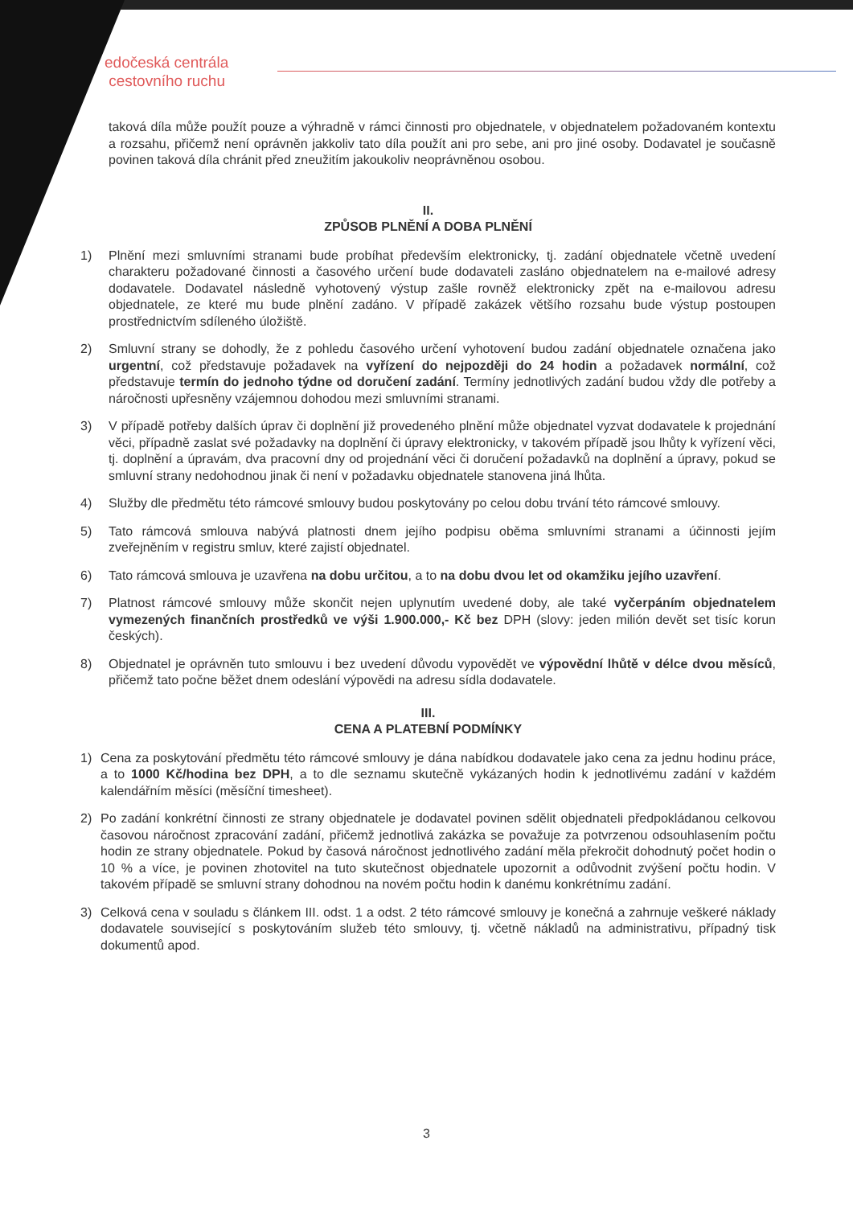edočeská centrála
cestovního ruchu
taková díla může použít pouze a výhradně v rámci činnosti pro objednatele, v objednatelem požadovaném kontextu a rozsahu, přičemž není oprávněn jakkoliv tato díla použít ani pro sebe, ani pro jiné osoby. Dodavatel je současně povinen taková díla chránit před zneužitím jakoukoliv neoprávněnou osobou.
II.
ZPŮSOB PLNĚNÍ A DOBA PLNĚNÍ
1) Plnění mezi smluvními stranami bude probíhat především elektronicky, tj. zadání objednatele včetně uvedení charakteru požadované činnosti a časového určení bude dodavateli zasláno objednatelem na e-mailové adresy dodavatele. Dodavatel následně vyhotovený výstup zašle rovněž elektronicky zpět na e-mailovou adresu objednatele, ze které mu bude plnění zadáno. V případě zakázek většího rozsahu bude výstup postoupen prostřednictvím sdíleného úložiště.
2) Smluvní strany se dohodly, že z pohledu časového určení vyhotovení budou zadání objednatele označena jako urgentní, což představuje požadavek na vyřízení do nejpozději do 24 hodin a požadavek normální, což představuje termín do jednoho týdne od doručení zadání. Termíny jednotlivých zadání budou vždy dle potřeby a náročnosti upřesněny vzájemnou dohodou mezi smluvními stranami.
3) V případě potřeby dalších úprav či doplnění již provedeného plnění může objednatel vyzvat dodavatele k projednání věci, případně zaslat své požadavky na doplnění či úpravy elektronicky, v takovém případě jsou lhůty k vyřízení věci, tj. doplnění a úpravám, dva pracovní dny od projednání věci či doručení požadavků na doplnění a úpravy, pokud se smluvní strany nedohodnou jinak či není v požadavku objednatele stanovena jiná lhůta.
4) Služby dle předmětu této rámcové smlouvy budou poskytovány po celou dobu trvání této rámcové smlouvy.
5) Tato rámcová smlouva nabývá platnosti dnem jejího podpisu oběma smluvními stranami a účinnosti jejím zveřejněním v registru smluv, které zajistí objednatel.
6) Tato rámcová smlouva je uzavřena na dobu určitou, a to na dobu dvou let od okamžiku jejího uzavření.
7) Platnost rámcové smlouvy může skončit nejen uplynutím uvedené doby, ale také vyčerpáním objednatelem vymezených finančních prostředků ve výši 1.900.000,- Kč bez DPH (slovy: jeden milión devět set tisíc korun českých).
8) Objednatel je oprávněn tuto smlouvu i bez uvedení důvodu vypovědět ve výpovědní lhůtě v délce dvou měsíců, přičemž tato počne běžet dnem odeslání výpovědi na adresu sídla dodavatele.
III.
CENA A PLATEBNÍ PODMÍNKY
1) Cena za poskytování předmětu této rámcové smlouvy je dána nabídkou dodavatele jako cena za jednu hodinu práce, a to 1000 Kč/hodina bez DPH, a to dle seznamu skutečně vykázaných hodin k jednotlivému zadání v každém kalendářním měsíci (měsíční timesheet).
2) Po zadání konkrétní činnosti ze strany objednatele je dodavatel povinen sdělit objednateli předpokládanou celkovou časovou náročnost zpracování zadání, přičemž jednotlivá zakázka se považuje za potvrzenou odsouhlasením počtu hodin ze strany objednatele. Pokud by časová náročnost jednotlivého zadání měla překročit dohodnutý počet hodin o 10 % a více, je povinen zhotovitel na tuto skutečnost objednatele upozornit a odůvodnit zvýšení počtu hodin. V takovém případě se smluvní strany dohodnou na novém počtu hodin k danému konkrétnímu zadání.
3) Celková cena v souladu s článkem III. odst. 1 a odst. 2 této rámcové smlouvy je konečná a zahrnuje veškeré náklady dodavatele související s poskytováním služeb této smlouvy, tj. včetně nákladů na administrativu, případný tisk dokumentů apod.
3